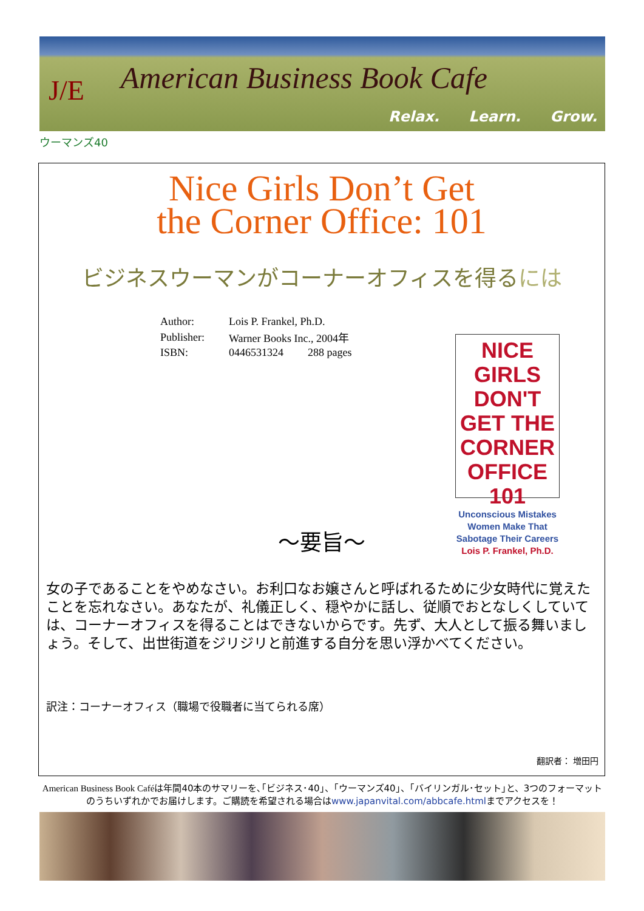J/E American Business Book Cafe
Relax. Learn. Grow.
ウーマンズ40
Nice Girls Don’t Get
the Corner Office: 101
ビジネスウーマンがコーナーオフィスを得るには
| Author: | Lois P. Frankel, Ph.D. | |
| Publisher: | Warner Books Inc., 2004年 | |
| ISBN: | 0446531324 | 288 pages |
NICE GIRLS DON'T GET THE CORNER OFFICE 101
Unconscious Mistakes Women Make That Sabotage Their Careers
Lois P. Frankel, Ph.D.
～要旨～
女の子であることをやめなさい。お利口なお嬢さんと呼ばれるために少女時代に覚えたことを忘れなさい。あなたが、礼儀正しく、穏やかに話し、従順でおとなしくしていては、コーナーオフィスを得ることはできないからです。先ず、大人として振る舞いましょう。そして、出世街道をジリジリと前進する自分を思い浮かべてください。
訳注：コーナーオフィス（職場で役職者に当てられる席）
翻訳者： 増田円
American Business Book Caféは年間40本のサマリーを､｢ビジネス･40｣、｢ウーマンズ40｣、｢バイリンガル･セット｣と、3つのフォーマットのうちいずれかでお届けします。ご購読を希望される場合はwww.japanvital.com/abbcafe.htmlまでアクセスを！